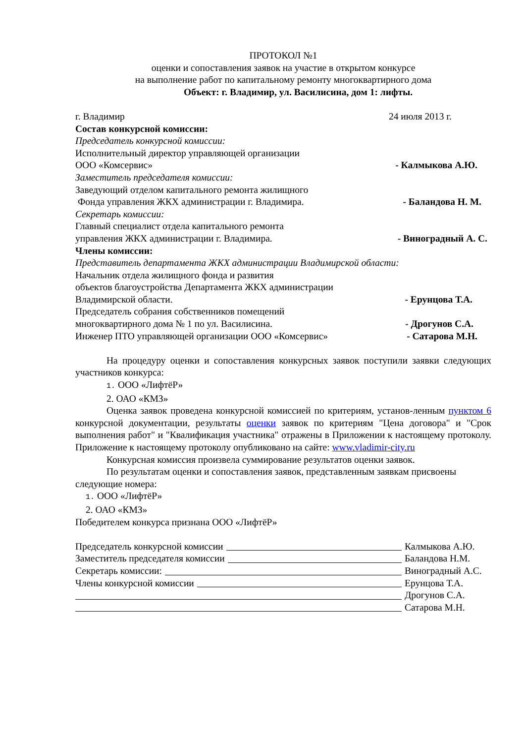ПРОТОКОЛ №1
оценки и сопоставления заявок на участие в открытом конкурсе
на выполнение работ по капитальному ремонту многоквартирного дома
Объект: г. Владимир, ул. Василисина, дом 1: лифты.
г. Владимир 24 июля 2013 г.
Состав конкурсной комиссии:
Председатель конкурсной комиссии:
Исполнительный директор управляющей организации
ООО «Комсервис» - Калмыкова А.Ю.
Заместитель председателя комиссии:
Заведующий отделом капитального ремонта жилищного
Фонда управления ЖКХ администрации г. Владимира. - Баландова Н. М.
Секретарь комиссии:
Главный специалист отдела капитального ремонта
управления ЖКХ администрации г. Владимира. - Виноградный А. С.
Члены комиссии:
Представитель департамента ЖКХ администрации Владимирской области:
Начальник отдела жилищного фонда и развития
объектов благоустройства Департамента ЖКХ администрации
Владимирской области. - Ерунцова Т.А.
Председатель собрания собственников помещений
многоквартирного дома № 1 по ул. Василисина. - Дрогунов С.А.
Инженер ПТО управляющей организации ООО «Комсервис» - Сатарова М.Н.
На процедуру оценки и сопоставления конкурсных заявок поступили заявки следующих участников конкурса:
1. ООО «ЛифтёР»
2. ОАО «КМЗ»
Оценка заявок проведена конкурсной комиссией по критериям, установ-ленным пунктом 6 конкурсной документации, результаты оценки заявок по критериям "Цена договора" и "Срок выполнения работ" и "Квалификация участника" отражены в Приложении к настоящему протоколу. Приложение к настоящему протоколу опубликовано на сайте: www.vladimir-city.ru
Конкурсная комиссия произвела суммирование результатов оценки заявок.
По результатам оценки и сопоставления заявок, представленным заявкам присвоены следующие номера:
1. ООО «ЛифтёР»
2. ОАО «КМЗ»
Победителем конкурса признана ООО «ЛифтёР»
Председатель конкурсной комиссии Калмыкова А.Ю.
Заместитель председателя комиссии Баландова Н.М.
Секретарь комиссии: Виноградный А.С.
Члены конкурсной комиссии Ерунцова Т.А.
Дрогунов С.А.
Сатарова М.Н.